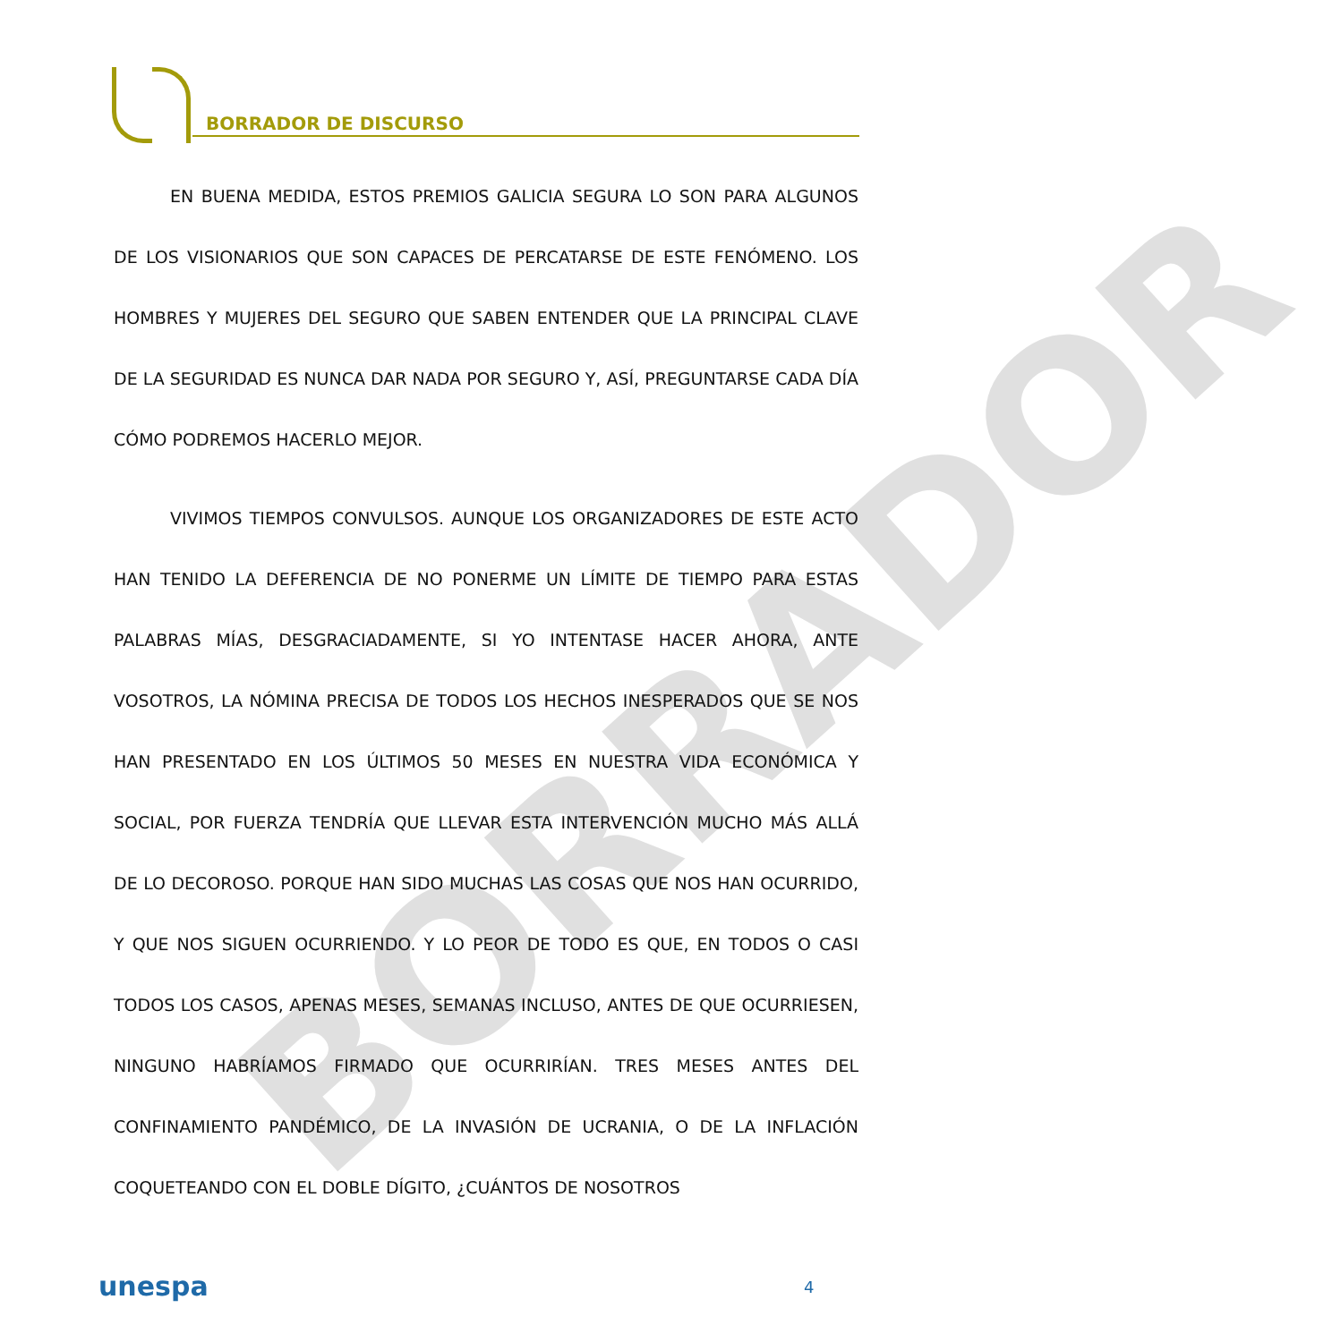BORRADOR
BORRADOR DE DISCURSO
EN BUENA MEDIDA, ESTOS PREMIOS GALICIA SEGURA LO SON PARA ALGUNOS DE LOS VISIONARIOS QUE SON CAPACES DE PERCATARSE DE ESTE FENÓMENO. LOS HOMBRES Y MUJERES DEL SEGURO QUE SABEN ENTENDER QUE LA PRINCIPAL CLAVE DE LA SEGURIDAD ES NUNCA DAR NADA POR SEGURO Y, ASÍ, PREGUNTARSE CADA DÍA CÓMO PODREMOS HACERLO MEJOR.
VIVIMOS TIEMPOS CONVULSOS. AUNQUE LOS ORGANIZADORES DE ESTE ACTO HAN TENIDO LA DEFERENCIA DE NO PONERME UN LÍMITE DE TIEMPO PARA ESTAS PALABRAS MÍAS, DESGRACIADAMENTE, SI YO INTENTASE HACER AHORA, ANTE VOSOTROS, LA NÓMINA PRECISA DE TODOS LOS HECHOS INESPERADOS QUE SE NOS HAN PRESENTADO EN LOS ÚLTIMOS 50 MESES EN NUESTRA VIDA ECONÓMICA Y SOCIAL, POR FUERZA TENDRÍA QUE LLEVAR ESTA INTERVENCIÓN MUCHO MÁS ALLÁ DE LO DECOROSO. PORQUE HAN SIDO MUCHAS LAS COSAS QUE NOS HAN OCURRIDO, Y QUE NOS SIGUEN OCURRIENDO. Y LO PEOR DE TODO ES QUE, EN TODOS O CASI TODOS LOS CASOS, APENAS MESES, SEMANAS INCLUSO, ANTES DE QUE OCURRIESEN, NINGUNO HABRÍAMOS FIRMADO QUE OCURRIRÍAN. TRES MESES ANTES DEL CONFINAMIENTO PANDÉMICO, DE LA INVASIÓN DE UCRANIA, O DE LA INFLACIÓN COQUETEANDO CON EL DOBLE DÍGITO, ¿CUÁNTOS DE NOSOTROS
unespa 4